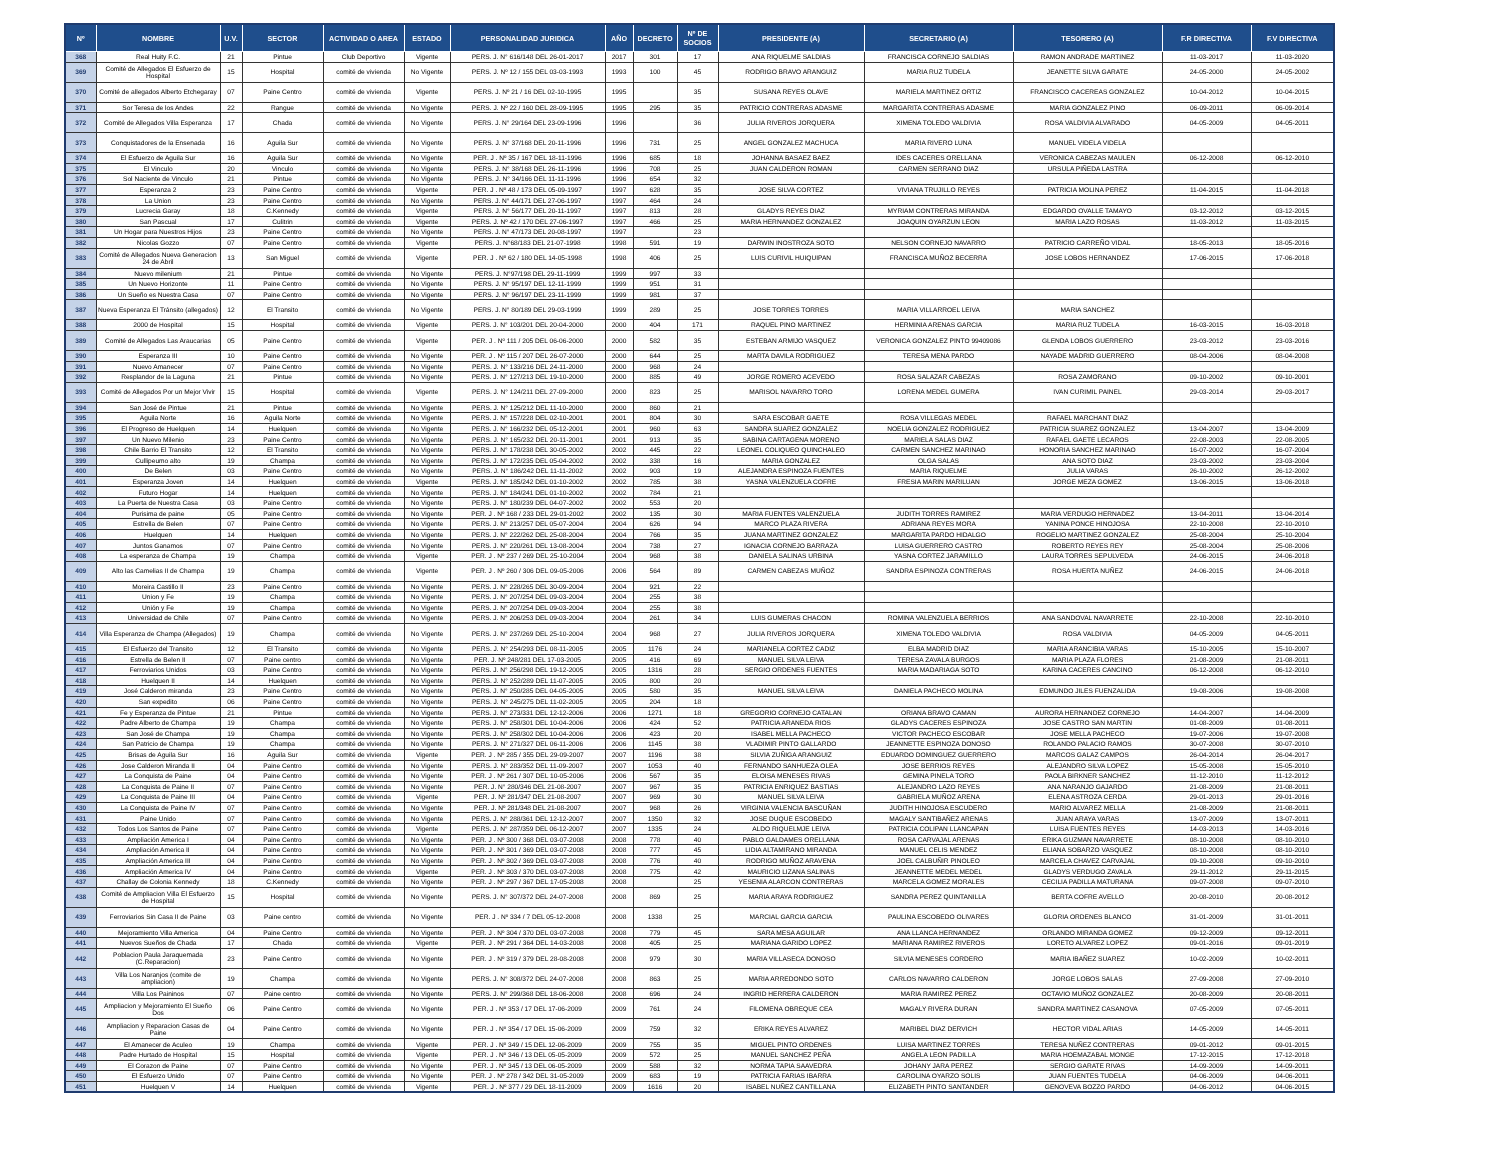| Nº | NOMBRE | U.V. | SECTOR | ACTIVIDAD O AREA | ESTADO | PERSONALIDAD JURIDICA | AÑO | DECRETO | Nº DE SOCIOS | PRESIDENTE (A) | SECRETARIO (A) | TESORERO (A) | F.R DIRECTIVA | F.V DIRECTIVA |
| --- | --- | --- | --- | --- | --- | --- | --- | --- | --- | --- | --- | --- | --- | --- |
| 368 | Real Huity F.C. | 21 | Pintue | Club Deportivo | Vigente | PERS. J. N° 616/148 DEL 26-01-2017 | 2017 | 301 | 17 | ANA RIQUELME SALDIAS | FRANCISCA CORNEJO SALDIAS | RAMON ANDRADE MARTINEZ | 11-03-2017 | 11-03-2020 |
| 369 | Comité de Allegados El Esfuerzo de Hospital | 15 | Hospital | comité de vivienda | No Vigente | PERS. J. Nº 12 / 155 DEL 03-03-1993 | 1993 | 100 | 45 | RODRIGO BRAVO ARANGUIZ | MARIA RUZ TUDELA | JEANETTE SILVA GARATE | 24-05-2000 | 24-05-2002 |
| 370 | Comité de allegados Alberto Etchegaray | 07 | Paine Centro | comité de vivienda | Vigente | PERS. J. Nº 21 / 16 DEL 02-10-1995 | 1995 | | 35 | SUSANA REYES OLAVE | MARIELA MARTINEZ ORTIZ | FRANCISCO CACEREAS GONZALEZ | 10-04-2012 | 10-04-2015 |
| 371 | Sor Teresa de los Andes | 22 | Rangue | comité de vivienda | No Vigente | PERS. J. Nº 22 / 160 DEL 28-09-1995 | 1995 | 295 | 35 | PATRICIO CONTRERAS ADASME | MARGARITA CONTRERAS ADASME | MARIA GONZALEZ PINO | 06-09-2011 | 06-09-2014 |
| 372 | Comité de Allegados Villa Esperanza | 17 | Chada | comité de vivienda | No Vigente | PERS. J. N° 29/164 DEL 23-09-1996 | 1996 | | 36 | JULIA RIVEROS JORQUERA | XIMENA TOLEDO VALDIVIA | ROSA VALDIVIA ALVARADO | 04-05-2009 | 04-05-2011 |
| 373 | Conquistadores de la Ensenada | 16 | Aguila Sur | comité de vivienda | No Vigente | PERS. J. N° 37/168 DEL 20-11-1996 | 1996 | 731 | 25 | ANGEL GONZALEZ MACHUCA | MARIA RIVERO LUNA | MANUEL VIDELA VIDELA | | |
| 374 | El Esfuerzo de Aguila Sur | 16 | Aguila Sur | comité de vivienda | No Vigente | PER. J . Nº 35 / 167 DEL 18-11-1996 | 1996 | 685 | 18 | JOHANNA BASAEZ BAEZ | IDES CACERES ORELLANA | VERONICA CABEZAS MAULEN | 06-12-2008 | 06-12-2010 |
| 375 | El Vinculo | 20 | Vinculo | comité de vivienda | No Vigente | PERS. J. N° 38/168 DEL 26-11-1996 | 1996 | 708 | 25 | JUAN CALDERON ROMAN | CARMEN SERRANO DIAZ | URSULA PIÑEDA LASTRA | | |
| 376 | Sol Naciente de Vinculo | 21 | Pintue | comité de vivienda | No Vigente | PERS. J. N° 34/166 DEL 11-11-1996 | 1996 | 654 | 32 | | | | | |
| 377 | Esperanza 2 | 23 | Paine Centro | comité de vivienda | Vigente | PER. J . Nº 48 / 173 DEL 05-09-1997 | 1997 | 628 | 35 | JOSE SILVA CORTEZ | VIVIANA TRUJILLO REYES | PATRICIA MOLINA PEREZ | 11-04-2015 | 11-04-2018 |
| 378 | La Union | 23 | Paine Centro | comité de vivienda | No Vigente | PERS. J. N° 44/171 DEL 27-06-1997 | 1997 | 464 | 24 | | | | | |
| 379 | Lucrecia Garay | 18 | C.Kennedy | comité de vivienda | Vigente | PERS. J. N° 56/177 DEL 20-11-1997 | 1997 | 813 | 28 | GLADYS REYES DIAZ | MYRIAM CONTRERAS MIRANDA | EDGARDO OVALLE TAMAYO | 03-12-2012 | 03-12-2015 |
| 380 | San Pascual | 17 | Culitrin | comité de vivienda | Vigente | PERS. J. Nº 42 / 170 DEL 27-06-1997 | 1997 | 466 | 25 | MARIA HERNANDEZ GONZALEZ | JOAQUIN OYARZUN LEON | MARIA LAZO ROSAS | 11-03-2012 | 11-03-2015 |
| 381 | Un Hogar para Nuestros Hijos | 23 | Paine Centro | comité de vivienda | No Vigente | PERS. J. N° 47/173 DEL 20-08-1997 | 1997 | | 23 | | | | | |
| 382 | Nicolas Gozzo | 07 | Paine Centro | comité de vivienda | Vigente | PERS. J. N°68/183 DEL 21-07-1998 | 1998 | 591 | 19 | DARWIN INOSTROZA SOTO | NELSON CORNEJO NAVARRO | PATRICIO CARREÑO VIDAL | 18-05-2013 | 18-05-2016 |
| 383 | Comité de Allegados Nueva Generacion 24 de Abril | 13 | San Miguel | comité de vivienda | Vigente | PER. J . Nº 62 / 180 DEL 14-05-1998 | 1998 | 406 | 25 | LUIS CURIVIL HUIQUIPAN | FRANCISCA MUÑOZ BECERRA | JOSE LOBOS HERNANDEZ | 17-06-2015 | 17-06-2018 |
| 384 | Nuevo milenium | 21 | Pintue | comité de vivienda | No Vigente | PERS. J. N°97/198 DEL 29-11-1999 | 1999 | 997 | 33 | | | | | |
| 385 | Un Nuevo Horizonte | 11 | Paine Centro | comité de vivienda | No Vigente | PERS. J. N° 95/197 DEL 12-11-1999 | 1999 | 951 | 31 | | | | | |
| 386 | Un Sueño es Nuestra Casa | 07 | Paine Centro | comité de vivienda | No Vigente | PERS. J. N° 96/197 DEL 23-11-1999 | 1999 | 981 | 37 | | | | | |
| 387 | Nueva Esperanza El Tránsito (allegados) | 12 | El Transito | comité de vivienda | No Vigente | PERS. J. N° 80/189 DEL 29-03-1999 | 1999 | 289 | 25 | JOSE TORRES TORRES | MARIA VILLARROEL LEIVA | MARIA SANCHEZ | | |
| 388 | 2000 de Hospital | 15 | Hospital | comité de vivienda | Vigente | PERS. J. N° 103/201 DEL 20-04-2000 | 2000 | 404 | 171 | RAQUEL PINO MARTINEZ | HERMINIA ARENAS GARCIA | MARIA RUZ TUDELA | 16-03-2015 | 16-03-2018 |
| 389 | Comité de Allegados Las Araucarias | 05 | Paine Centro | comité de vivienda | Vigente | PER. J . Nº 111 / 205 DEL 06-06-2000 | 2000 | 582 | 35 | ESTEBAN ARMIJO VASQUEZ | VERONICA GONZALEZ PINTO 99409086 | GLENDA LOBOS GUERRERO | 23-03-2012 | 23-03-2016 |
| 390 | Esperanza III | 10 | Paine Centro | comité de vivienda | No Vigente | PER. J . Nº 115 / 207 DEL 26-07-2000 | 2000 | 644 | 25 | MARTA DAVILA RODRIGUEZ | TERESA MENA PARDO | NAYADE MADRID GUERRERO | 08-04-2006 | 08-04-2008 |
| 391 | Nuevo Amanecer | 07 | Paine Centro | comité de vivienda | No Vigente | PERS. J. N° 133/216 DEL 24-11-2000 | 2000 | 968 | 24 | | | | | |
| 392 | Resplandor de la Laguna | 21 | Pintue | comité de vivienda | No Vigente | PERS. J. N° 127/213 DEL 19-10-2000 | 2000 | 885 | 49 | JORGE ROMERO ACEVEDO | ROSA SALAZAR CABEZAS | ROSA ZAMORANO | 09-10-2002 | 09-10-2001 |
| 393 | Comité de Allegados Por un Mejor Vivir | 15 | Hospital | comité de vivienda | Vigente | PERS. J. N° 124/211 DEL 27-09-2000 | 2000 | 823 | 25 | MARISOL NAVARRO TORO | LORENA MEDEL GUMERA | IVAN CURIMIL PAINEL | 29-03-2014 | 29-03-2017 |
| 394 | San José de Pintue | 21 | Pintue | comité de vivienda | No Vigente | PERS. J. N° 125/212 DEL 11-10-2000 | 2000 | 860 | 21 | | | | | |
| 395 | Aguila Norte | 16 | Aguila Norte | comité de vivienda | No Vigente | PERS. J. N° 157/228 DEL 02-10-2001 | 2001 | 804 | 30 | SARA ESCOBAR GAETE | ROSA VILLEGAS MEDEL | RAFAEL MARCHANT DIAZ | | |
| 396 | El Progreso de Huelquen | 14 | Huelquen | comité de vivienda | No Vigente | PERS. J. N° 166/232 DEL 05-12-2001 | 2001 | 960 | 63 | SANDRA SUAREZ GONZALEZ | NOELIA GONZALEZ RODRIGUEZ | PATRICIA SUAREZ GONZALEZ | 13-04-2007 | 13-04-2009 |
| 397 | Un Nuevo Milenio | 23 | Paine Centro | comité de vivienda | No Vigente | PERS. J. N° 165/232 DEL 20-11-2001 | 2001 | 913 | 35 | SABINA CARTAGENA MORENO | MARIELA SALAS DIAZ | RAFAEL GAETE LECAROS | 22-08-2003 | 22-08-2005 |
| 398 | Chile Barrio El Transito | 12 | El Transito | comité de vivienda | No Vigente | PERS. J. N° 178/238 DEL 30-05-2002 | 2002 | 445 | 22 | LEONEL COLIQUEO QUINCHALEO | CARMEN SANCHEZ MARINAO | HONORIA SANCHEZ MARINAO | 16-07-2002 | 16-07-2004 |
| 399 | Cullipeumo alto | 19 | Champa | comité de vivienda | No Vigente | PERS. J. N° 172/235 DEL 05-04-2002 | 2002 | 338 | 16 | MARIA GONZALEZ | OLGA SALAS | ANA SOTO DIAZ | 23-03-2002 | 23-03-2004 |
| 400 | De Belen | 03 | Paine Centro | comité de vivienda | No Vigente | PERS. J. N° 186/242 DEL 11-11-2002 | 2002 | 903 | 19 | ALEJANDRA ESPINOZA FUENTES | MARIA RIQUELME | JULIA VARAS | 26-10-2002 | 26-12-2002 |
| 401 | Esperanza Joven | 14 | Huelquen | comité de vivienda | Vigente | PERS. J. N° 185/242 DEL 01-10-2002 | 2002 | 785 | 38 | YASNA VALENZUELA COFRE | FRESIA MARIN MARILUAN | JORGE MEZA GOMEZ | 13-06-2015 | 13-06-2018 |
| 402 | Futuro Hogar | 14 | Huelquen | comité de vivienda | No Vigente | PERS. J. N° 184/241 DEL 01-10-2002 | 2002 | 784 | 21 | | | | | |
| 403 | La Puerta de Nuestra Casa | 03 | Paine Centro | comité de vivienda | No Vigente | PERS. J. N° 180/239 DEL 04-07-2002 | 2002 | 553 | 20 | | | | | |
| 404 | Purisima de paine | 05 | Paine Centro | comité de vivienda | No Vigente | PER. J . Nº 168 / 233 DEL 29-01-2002 | 2002 | 135 | 30 | MARIA FUENTES VALENZUELA | JUDITH TORRES RAMIREZ | MARIA VERDUGO HERNADEZ | 13-04-2011 | 13-04-2014 |
| 405 | Estrella de Belen | 07 | Paine Centro | comité de vivienda | No Vigente | PERS. J. N° 213/257 DEL 05-07-2004 | 2004 | 626 | 94 | MARCO PLAZA RIVERA | ADRIANA REYES MORA | YANINA PONCE HINOJOSA | 22-10-2008 | 22-10-2010 |
| 406 | Huelquen | 14 | Huelquen | comité de vivienda | No Vigente | PERS. J. N° 222/262 DEL 25-08-2004 | 2004 | 766 | 35 | JUANA MARTINEZ GONZALEZ | MARGARITA PARDO HIDALGO | ROGELIO MARTINEZ GONZALEZ | 25-08-2004 | 25-10-2004 |
| 407 | Juntos Ganamos | 07 | Paine Centro | comité de vivienda | No Vigente | PERS. J. N° 220/261 DEL 13-08-2004 | 2004 | 738 | 27 | IGNACIA CORNEJO BARRAZA | LUISA GUERRERO CASTRO | ROBERTO REYES REY | 25-08-2004 | 25-08-2006 |
| 408 | La esperanza de Champa | 19 | Champa | comité de vivienda | Vigente | PER. J . Nº 237 / 269 DEL 25-10-2004 | 2004 | 968 | 38 | DANIELA SALINAS URBINA | YASNA CORTEZ JARAMILLO | LAURA TORRES SEPULVEDA | 24-06-2015 | 24-06-2018 |
| 409 | Alto las Camelias II de Champa | 19 | Champa | comité de vivienda | Vigente | PER. J . Nº 260 / 306 DEL 09-05-2006 | 2006 | 564 | 89 | CARMEN CABEZAS MUÑOZ | SANDRA ESPINOZA CONTRERAS | ROSA HUERTA NUÑEZ | 24-06-2015 | 24-06-2018 |
| 410 | Moreira Castillo II | 23 | Paine Centro | comité de vivienda | No Vigente | PERS. J. N° 228/265 DEL 30-09-2004 | 2004 | 921 | 22 | | | | | |
| 411 | Union y Fe | 19 | Champa | comité de vivienda | No Vigente | PERS. J. N° 207/254 DEL 09-03-2004 | 2004 | 255 | 38 | | | | | |
| 412 | Unión y Fe | 19 | Champa | comité de vivienda | No Vigente | PERS. J. N° 207/254 DEL 09-03-2004 | 2004 | 255 | 38 | | | | | |
| 413 | Universidad de Chile | 07 | Paine Centro | comité de vivienda | No Vigente | PERS. J. N° 206/253 DEL 09-03-2004 | 2004 | 261 | 34 | LUIS GUMERAS CHACON | ROMINA VALENZUELA BERRIOS | ANA SANDOVAL NAVARRETE | 22-10-2008 | 22-10-2010 |
| 414 | Villa Esperanza de Champa (Allegados) | 19 | Champa | comité de vivienda | No Vigente | PERS. J. N° 237/269 DEL 25-10-2004 | 2004 | 968 | 27 | JULIA RIVEROS JORQUERA | XIMENA TOLEDO VALDIVIA | ROSA VALDIVIA | 04-05-2009 | 04-05-2011 |
| 415 | El Esfuerzo del Transito | 12 | El Transito | comité de vivienda | No Vigente | PERS. J. N° 254/293 DEL 08-11-2005 | 2005 | 1176 | 24 | MARIANELA CORTEZ CADIZ | ELBA MADRID DIAZ | MARIA ARANCIBIA VARAS | 15-10-2005 | 15-10-2007 |
| 416 | Estrella de Belen II | 07 | Paine centro | comité de vivienda | No Vigente | PER. J. Nº 248/281 DEL 17-03-2005 | 2005 | 416 | 69 | MANUEL SILVA LEIVA | TERESA ZAVALA BURGOS | MARIA PLAZA FLORES | 21-08-2009 | 21-08-2011 |
| 417 | Ferroviarios Unidos | 03 | Paine Centro | comité de vivienda | No Vigente | PERS. J. N° 256/298 DEL 19-12-2005 | 2005 | 1316 | 28 | SERGIO ORDENES FUENTES | MARIA MADARIAGA SOTO | KARINA CACERES CANCINO | 06-12-2008 | 06-12-2010 |
| 418 | Huelquen II | 14 | Huelquen | comité de vivienda | No Vigente | PERS. J. N° 252/289 DEL 11-07-2005 | 2005 | 800 | 20 | | | | | |
| 419 | José Calderon miranda | 23 | Paine Centro | comité de vivienda | No Vigente | PERS. J. N° 250/285 DEL 04-05-2005 | 2005 | 580 | 35 | MANUEL SILVA LEIVA | DANIELA PACHECO MOLINA | EDMUNDO JILES FUENZALIDA | 19-08-2006 | 19-08-2008 |
| 420 | San expedito | 06 | Paine Centro | comité de vivienda | No Vigente | PERS. J. N° 245/275 DEL 11-02-2005 | 2005 | 204 | 18 | | | | | |
| 421 | Fe y Esperanza de Pintue | 21 | Pintue | comité de vivienda | No Vigente | PERS. J. N° 273/331 DEL 12-12-2006 | 2006 | 1271 | 18 | GREGORIO CORNEJO CATALAN | ORIANA BRAVO CAMAN | AURORA HERNANDEZ CORNEJO | 14-04-2007 | 14-04-2009 |
| 422 | Padre Alberto de Champa | 19 | Champa | comité de vivienda | No Vigente | PERS. J. N° 258/301 DEL 10-04-2006 | 2006 | 424 | 52 | PATRICIA ARANEDA RIOS | GLADYS CACERES ESPINOZA | JOSE CASTRO SAN MARTIN | 01-08-2009 | 01-08-2011 |
| 423 | San José de Champa | 19 | Champa | comité de vivienda | No Vigente | PERS. J. N° 258/302 DEL 10-04-2006 | 2006 | 423 | 20 | ISABEL MELLA PACHECO | VICTOR PACHECO ESCOBAR | JOSE MELLA PACHECO | 19-07-2006 | 19-07-2008 |
| 424 | San Patricio de Champa | 19 | Champa | comité de vivienda | No Vigente | PERS. J. N° 271/327 DEL 06-11-2006 | 2006 | 1145 | 38 | VLADIMIR PINTO GALLARDO | JEANNETTE ESPINOZA DONOSO | ROLANDO PALACIO RAMOS | 30-07-2008 | 30-07-2010 |
| 425 | Brisas de Aguila Sur | 16 | Aguila Sur | comité de vivienda | Vigente | PER. J . Nº 285 / 355 DEL 29-09-2007 | 2007 | 1196 | 38 | SILVIA ZUÑIGA ARANGUIZ | EDUARDO DOMINGUEZ GUERRERO | MARCOS GALAZ CAMPOS | 26-04-2014 | 26-04-2017 |
| 426 | Jose Calderon Miranda II | 04 | Paine Centro | comité de vivienda | No Vigente | PERS. J. N° 283/352 DEL 11-09-2007 | 2007 | 1053 | 40 | FERNANDO SANHUEZA OLEA | JOSE BERRIOS REYES | ALEJANDRO SILVA LOPEZ | 15-05-2008 | 15-05-2010 |
| 427 | La Conquista de Paine | 04 | Paine Centro | comité de vivienda | No Vigente | PER. J . Nº 261 / 307 DEL 10-05-2006 | 2006 | 567 | 35 | ELOISA MENESES RIVAS | GEMINA PINELA TORO | PAOLA BIRKNER SANCHEZ | 11-12-2010 | 11-12-2012 |
| 428 | La Conquista de Paine II | 07 | Paine Centro | comité de vivienda | No Vigente | PER. J. N° 280/346 DEL 21-08-2007 | 2007 | 967 | 35 | PATRICIA ENRIQUEZ BASTIAS | ALEJANDRO LAZO REYES | ANA NARANJO GAJARDO | 21-08-2009 | 21-08-2011 |
| 429 | La Conquista de Paine III | 04 | Paine Centro | comité de vivienda | Vigente | PER. J. Nº 281/347 DEL 21-08-2007 | 2007 | 969 | 30 | MANUEL SILVA LEIVA | GABRIELA MUÑOZ ARENA | ELENA ASTROZA CERDA | 29-01-2013 | 29-01-2016 |
| 430 | La Conquista de Paine IV | 07 | Paine Centro | comité de vivienda | No Vigente | PER. J. Nº 281/348 DEL 21-08-2007 | 2007 | 968 | 26 | VIRGINIA VALENCIA BASCUÑAN | JUDITH HINOJOSA ESCUDERO | MARIO ALVAREZ MELLA | 21-08-2009 | 21-08-2011 |
| 431 | Paine Unido | 07 | Paine Centro | comité de vivienda | No Vigente | PERS. J. N° 288/361 DEL 12-12-2007 | 2007 | 1350 | 32 | JOSE DUQUE ESCOBEDO | MAGALY SANTIBAÑEZ ARENAS | JUAN ARAYA VARAS | 13-07-2009 | 13-07-2011 |
| 432 | Todos Los Santos de Paine | 07 | Paine Centro | comité de vivienda | Vigente | PERS. J. N° 287/359 DEL 06-12-2007 | 2007 | 1335 | 24 | ALDO RIQUELMJE LEIVA | PATRICIA COLIPAN LLANCAPAN | LUISA FUENTES REYES | 14-03-2013 | 14-03-2016 |
| 433 | Ampliación America I | 04 | Paine Centro | comité de vivienda | No Vigente | PER. J . Nº 300 / 368 DEL 03-07-2008 | 2008 | 778 | 40 | PABLO GALDAMES ORELLANA | ROSA CARVAJAL ARENAS | ERIKA GUZMAN NAVARRETE | 08-10-2008 | 08-10-2010 |
| 434 | Ampliación America II | 04 | Paine Centro | comité de vivienda | No Vigente | PER. J . Nº 301 / 369 DEL 03-07-2008 | 2008 | 777 | 45 | LIDIA ALTAMIRANO MIRANDA | MANUEL CELIS MENDEZ | ELIANA SOBARZO VASQUEZ | 08-10-2008 | 08-10-2010 |
| 435 | Ampliación America III | 04 | Paine Centro | comité de vivienda | No Vigente | PER. J . Nº 302 / 369 DEL 03-07-2008 | 2008 | 776 | 40 | RODRIGO MUÑOZ ARAVENA | JOEL CALBUÑIR PINOLEO | MARCELA CHAVEZ CARVAJAL | 09-10-2008 | 09-10-2010 |
| 436 | Ampliación America IV | 04 | Paine Centro | comité de vivienda | Vigente | PER. J . Nº 303 / 370 DEL 03-07-2008 | 2008 | 775 | 42 | MAURICIO LIZANA SALINAS | JEANNETTE MEDEL MEDEL | GLADYS VERDUGO ZAVALA | 29-11-2012 | 29-11-2015 |
| 437 | Challay de Colonia Kennedy | 18 | C.Kennedy | comité de vivienda | No Vigente | PER. J . Nº 297 / 367 DEL 17-05-2008 | 2008 | | 25 | YESENIA ALARCON CONTRERAS | MARCELA GOMEZ MORALES | CECILIA PADILLA MATURANA | 09-07-2008 | 09-07-2010 |
| 438 | Comité de Ampliacion Villa El Esfuerzo de Hospital | 15 | Hospital | comité de vivienda | No Vigente | PERS. J. N° 307/372 DEL 24-07-2008 | 2008 | 869 | 25 | MARIA ARAYA RODRIGUEZ | SANDRA PEREZ QUINTANILLA | BERTA COFRE AVELLO | 20-08-2010 | 20-08-2012 |
| 439 | Ferroviarios Sin Casa II de Paine | 03 | Paine centro | comité de vivienda | No Vigente | PER. J . Nº 334 / 7 DEL 05-12-2008 | 2008 | 1338 | 25 | MARCIAL GARCIA GARCIA | PAULINA ESCOBEDO OLIVARES | GLORIA ORDENES BLANCO | 31-01-2009 | 31-01-2011 |
| 440 | Mejoramiento Villa America | 04 | Paine Centro | comité de vivienda | No Vigente | PER. J . Nº 304 / 370 DEL 03-07-2008 | 2008 | 779 | 45 | SARA MESA AGUILAR | ANA LLANCA HERNANDEZ | ORLANDO MIRANDA GOMEZ | 09-12-2009 | 09-12-2011 |
| 441 | Nuevos Sueños de Chada | 17 | Chada | comité de vivienda | Vigente | PER. J . Nº 291 / 364 DEL 14-03-2008 | 2008 | 405 | 25 | MARIANA GARIDO LOPEZ | MARIANA RAMIREZ RIVEROS | LORETO ALVAREZ LOPEZ | 09-01-2016 | 09-01-2019 |
| 442 | Poblacion Paula Jaraquemada (C.Reparacion) | 23 | Paine Centro | comité de vivienda | No Vigente | PER. J . Nº 319 / 379 DEL 28-08-2008 | 2008 | 979 | 30 | MARIA VILLASECA DONOSO | SILVIA MENESES CORDERO | MARIA IBAÑEZ SUAREZ | 10-02-2009 | 10-02-2011 |
| 443 | Villa Los Naranjos (comite de ampliacion) | 19 | Champa | comité de vivienda | No Vigente | PERS. J. N° 308/372 DEL 24-07-2008 | 2008 | 863 | 25 | MARIA ARREDONDO SOTO | CARLOS NAVARRO CALDERON | JORGE LOBOS SALAS | 27-09-2008 | 27-09-2010 |
| 444 | Villa Los Paininos | 07 | Paine centro | comité de vivienda | No Vigente | PERS. J. N° 299/368 DEL 18-06-2008 | 2008 | 696 | 24 | INGRID HERRERA CALDERON | MARIA RAMIREZ PEREZ | OCTAVIO MUÑOZ GONZALEZ | 20-08-2009 | 20-08-2011 |
| 445 | Ampliacion y Mejoramiento El Sueño Dos | 06 | Paine Centro | comité de vivienda | No Vigente | PER. J . Nº 353 / 17 DEL 17-06-2009 | 2009 | 761 | 24 | FILOMENA OBREQUE CEA | MAGALY RIVERA DURAN | SANDRA MARTINEZ CASANOVA | 07-05-2009 | 07-05-2011 |
| 446 | Ampliacion y Reparacion Casas de Paine | 04 | Paine Centro | comité de vivienda | No Vigente | PER. J . Nº 354 / 17 DEL 15-06-2009 | 2009 | 759 | 32 | ERIKA REYES ALVAREZ | MARIBEL DIAZ DERVICH | HECTOR VIDAL ARIAS | 14-05-2009 | 14-05-2011 |
| 447 | El Amanecer de Aculeo | 19 | Champa | comité de vivienda | Vigente | PER. J . Nº 349 / 15 DEL 12-06-2009 | 2009 | 755 | 35 | MIGUEL PINTO ORDENES | LUISA MARTINEZ TORRES | TERESA NUÑEZ CONTRERAS | 09-01-2012 | 09-01-2015 |
| 448 | Padre Hurtado de Hospital | 15 | Hospital | comité de vivienda | Vigente | PER. J . Nº 346 / 13 DEL 05-05-2009 | 2009 | 572 | 25 | MANUEL SANCHEZ PEÑA | ANGELA LEON PADILLA | MARIA HOEMAZABAL MONGE | 17-12-2015 | 17-12-2018 |
| 449 | El Corazon de Paine | 07 | Paine Centro | comité de vivienda | No Vigente | PER. J . Nº 345 / 13 DEL 06-05-2009 | 2009 | 588 | 32 | NORMA TAPIA SAAVEDRA | JOHANY JARA PEREZ | SERGIO GARATE RIVAS | 14-09-2009 | 14-09-2011 |
| 450 | El Esfuerzo Unido | 07 | Paine Centro | comité de vivienda | No Vigente | PER. J . Nº 278 / 342 DEL 31-05-2009 | 2009 | 683 | 19 | PATRICIA FARIAS IBARRA | CAROLINA OYARZO SOLIS | JUAN FUENTES TUDELA | 04-06-2009 | 04-06-2011 |
| 451 | Huelquen V | 14 | Huelquen | comité de vivienda | Vigente | PER. J . Nº 377 / 29 DEL 18-11-2009 | 2009 | 1616 | 20 | ISABEL NUÑEZ CANTILLANA | ELIZABETH PINTO SANTANDER | GENOVEVA BOZZO PARDO | 04-06-2012 | 04-06-2015 |